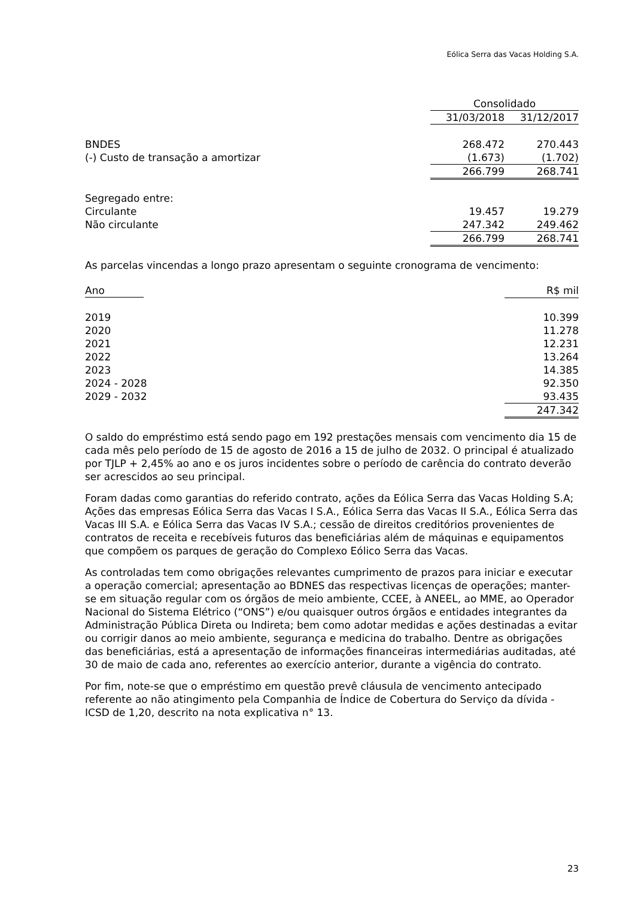Eólica Serra das Vacas Holding S.A.
| | Consolidado | |
| --- | --- | --- |
| | 31/03/2018 | 31/12/2017 |
| BNDES | 268.472 | 270.443 |
| (-) Custo de transação a amortizar | (1.673) | (1.702) |
| | 266.799 | 268.741 |
| Segregado entre: | | |
| Circulante | 19.457 | 19.279 |
| Não circulante | 247.342 | 249.462 |
| | 266.799 | 268.741 |
As parcelas vincendas a longo prazo apresentam o seguinte cronograma de vencimento:
| Ano | R$ mil |
| --- | --- |
| 2019 | 10.399 |
| 2020 | 11.278 |
| 2021 | 12.231 |
| 2022 | 13.264 |
| 2023 | 14.385 |
| 2024 - 2028 | 92.350 |
| 2029 - 2032 | 93.435 |
| | 247.342 |
O saldo do empréstimo está sendo pago em 192 prestações mensais com vencimento dia 15 de cada mês pelo período de 15 de agosto de 2016 a 15 de julho de 2032. O principal é atualizado por TJLP + 2,45% ao ano e os juros incidentes sobre o período de carência do contrato deverão ser acrescidos ao seu principal.
Foram dadas como garantias do referido contrato, ações da Eólica Serra das Vacas Holding S.A; Ações das empresas Eólica Serra das Vacas I S.A., Eólica Serra das Vacas II S.A., Eólica Serra das Vacas III S.A. e Eólica Serra das Vacas IV S.A.; cessão de direitos creditórios provenientes de contratos de receita e recebíveis futuros das beneficiárias além de máquinas e equipamentos que compõem os parques de geração do Complexo Eólico Serra das Vacas.
As controladas tem como obrigações relevantes cumprimento de prazos para iniciar e executar a operação comercial; apresentação ao BDNES das respectivas licenças de operações; manter-se em situação regular com os órgãos de meio ambiente, CCEE, à ANEEL, ao MME, ao Operador Nacional do Sistema Elétrico (“ONS”) e/ou quaisquer outros órgãos e entidades integrantes da Administração Pública Direta ou Indireta; bem como adotar medidas e ações destinadas a evitar ou corrigir danos ao meio ambiente, segurança e medicina do trabalho. Dentre as obrigações das beneficiárias, está a apresentação de informações financeiras intermediárias auditadas, até 30 de maio de cada ano, referentes ao exercício anterior, durante a vigência do contrato.
Por fim, note-se que o empréstimo em questão prevê cláusula de vencimento antecipado referente ao não atingimento pela Companhia de Índice de Cobertura do Serviço da dívida - ICSD de 1,20, descrito na nota explicativa n° 13.
23